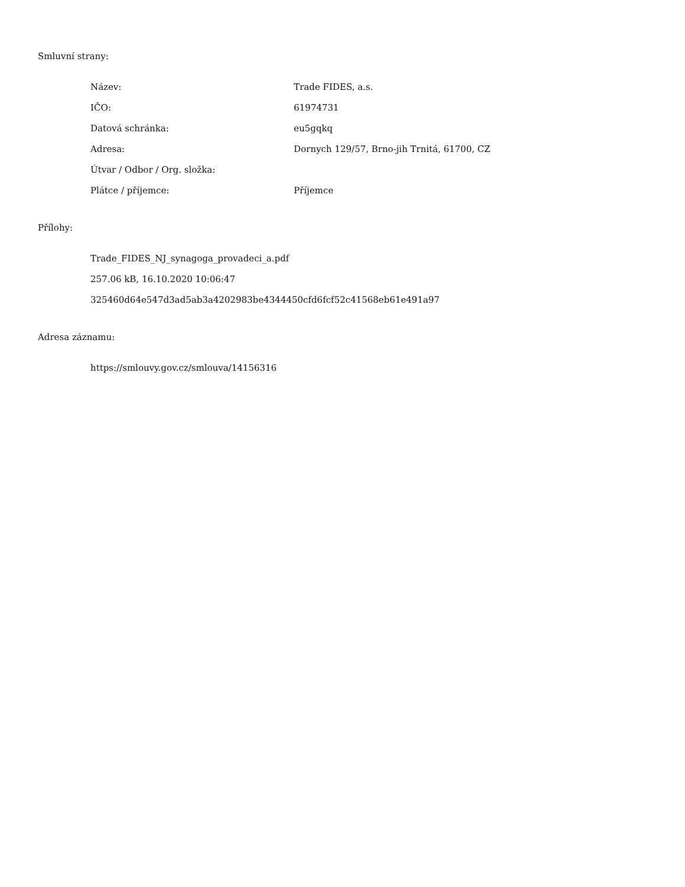Smluvní strany:
| Název: | Trade FIDES, a.s. |
| IČO: | 61974731 |
| Datová schránka: | eu5gqkq |
| Adresa: | Dornych 129/57, Brno-jih Trnitá, 61700, CZ |
| Útvar / Odbor / Org. složka: | |
| Plátce / příjemce: | Příjemce |
Přílohy:
Trade_FIDES_NJ_synagoga_provadeci_a.pdf
257.06 kB, 16.10.2020 10:06:47
325460d64e547d3ad5ab3a4202983be4344450cfd6fcf52c41568eb61e491a97
Adresa záznamu:
https://smlouvy.gov.cz/smlouva/14156316